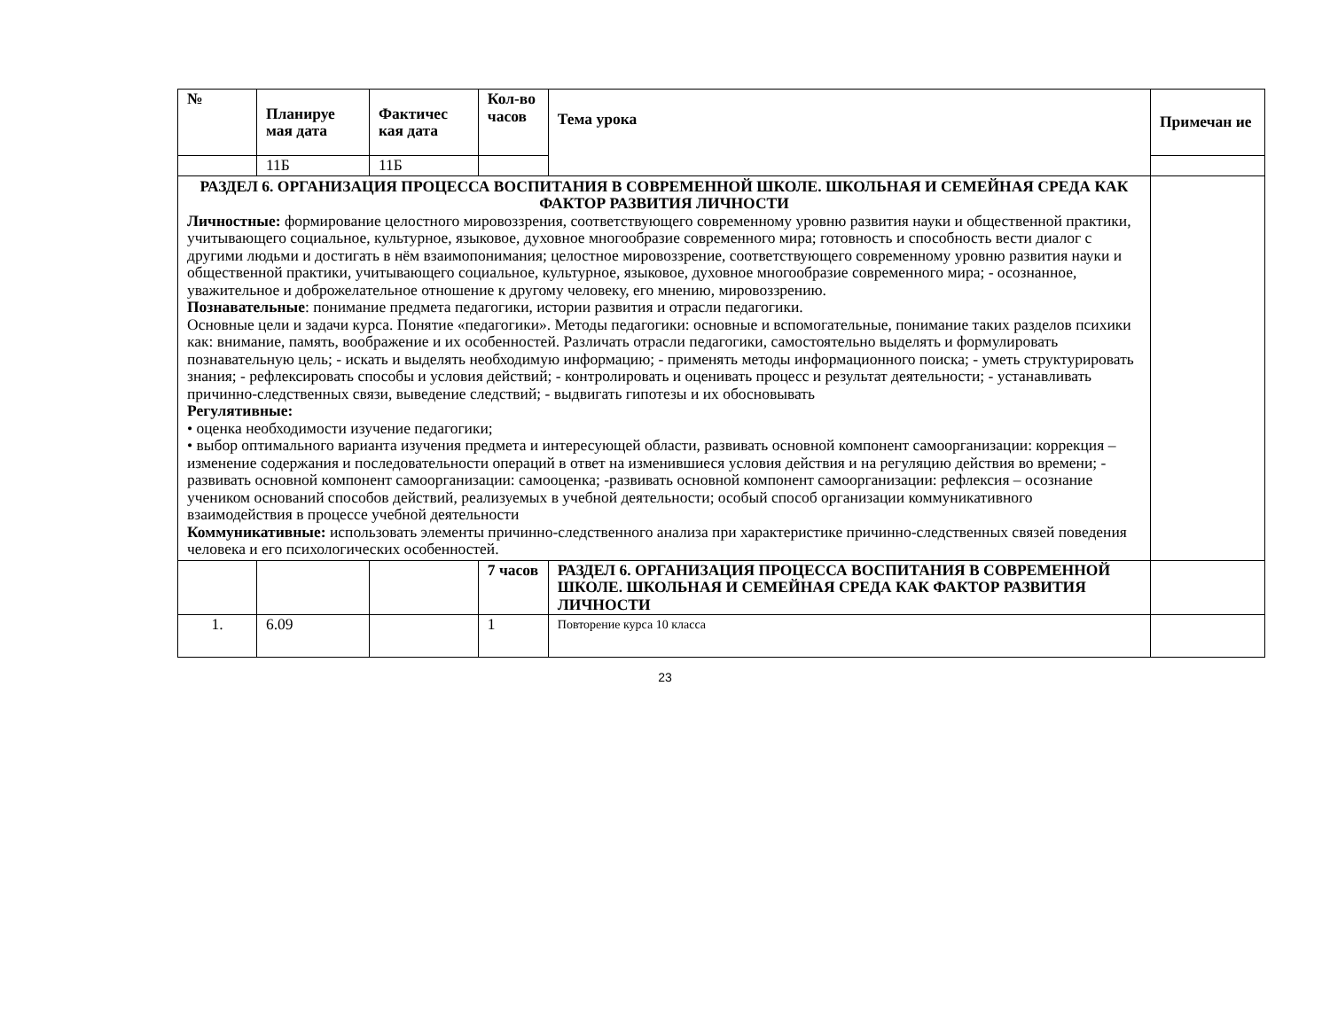| № | Планируе мая дата | Фактичес кая дата | Кол-во часов | Тема урока | Примечан ие |
| --- | --- | --- | --- | --- | --- |
| | 11Б | 11Б | | | |
| РАЗДЕЛ 6. ОРГАНИЗАЦИЯ ПРОЦЕССА ВОСПИТАНИЯ В СОВРЕМЕННОЙ ШКОЛЕ. ШКОЛЬНАЯ И СЕМЕЙНАЯ СРЕДА КАК ФАКТОР РАЗВИТИЯ ЛИЧНОСТИ Личностные: формирование целостного мировоззрения, соответствующего современному уровню развития науки и общественной практики, учитывающего социальное, культурное, языковое, духовное многообразие современного мира; готовность и способность вести диалог с другими людьми и достигать в нём взаимопонимания; целостное мировоззрение, соответствующего современному уровню развития науки и общественной практики, учитывающего социальное, культурное, языковое, духовное многообразие современного мира; - осознанное, уважительное и доброжелательное отношение к другому человеку, его мнению, мировоззрению. Познавательные : понимание предмета педагогики, истории развития и отрасли педагогики. Основные цели и задачи курса. Понятие «педагогики». Методы педагогики: основные и вспомогательные, понимание таких разделов психики как: внимание, память, воображение и их особенностей. Различать отрасли педагогики, самостоятельно выделять и формулировать познавательную цель; - искать и выделять необходимую информацию; - применять методы информационного поиска; - уметь структурировать знания; - рефлексировать способы и условия действий; - контролировать и оценивать процесс и результат деятельности; - устанавливать причинно-следственных связи, выведение следствий; - выдвигать гипотезы и их обосновывать Регулятивные: • оценка необходимости изучение педагогики; • выбор оптимального варианта изучения предмета и интересующей области, развивать основной компонент самоорганизации: коррекция – изменение содержания и последовательности операций в ответ на изменившиеся условия действия и на регуляцию действия во времени; - развивать основной компонент самоорганизации: самооценка; -развивать основной компонент самоорганизации: рефлексия – осознание учеником оснований способов действий, реализуемых в учебной деятельности; особый способ организации коммуникативного взаимодействия в процессе учебной деятельности Коммуникативные: использовать элементы причинно-следственного анализа при характеристике причинно-следственных связей поведения человека и его психологических особенностей. | | | | | |
| | | | 7 часов | РАЗДЕЛ 6. ОРГАНИЗАЦИЯ ПРОЦЕССА ВОСПИТАНИЯ В СОВРЕМЕННОЙ ШКОЛЕ. ШКОЛЬНАЯ И СЕМЕЙНАЯ СРЕДА КАК ФАКТОР РАЗВИТИЯ ЛИЧНОСТИ | |
| 1. | 6.09 | | 1 | Повторение курса 10 класса | |
23